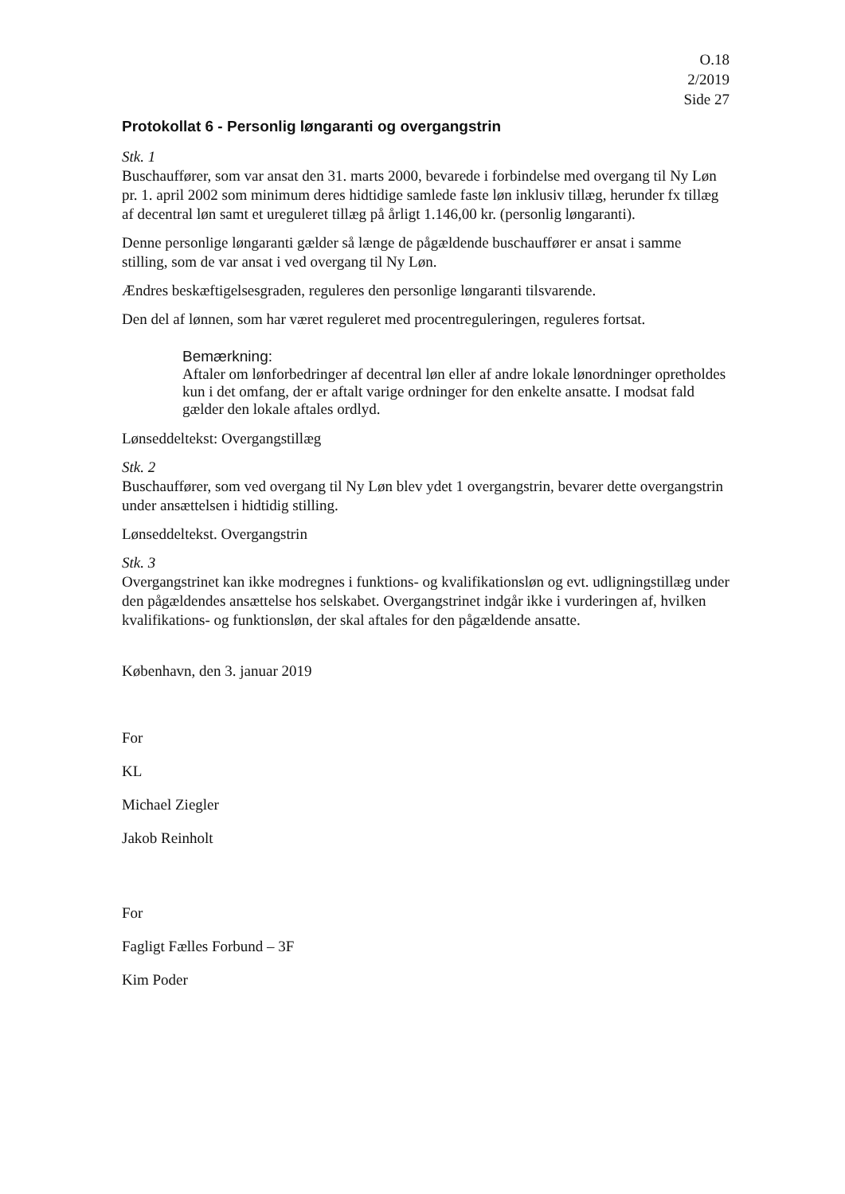O.18
2/2019
Side 27
Protokollat 6 - Personlig løngaranti og overgangstrin
Stk. 1
Buschauffører, som var ansat den 31. marts 2000, bevarede i forbindelse med overgang til Ny Løn pr. 1. april 2002 som minimum deres hidtidige samlede faste løn inklusiv tillæg, herunder fx tillæg af decentral løn samt et ureguleret tillæg på årligt 1.146,00 kr. (personlig løngaranti).
Denne personlige løngaranti gælder så længe de pågældende buschauffører er ansat i samme stilling, som de var ansat i ved overgang til Ny Løn.
Ændres beskæftigelsesgraden, reguleres den personlige løngaranti tilsvarende.
Den del af lønnen, som har været reguleret med procentreguleringen, reguleres fortsat.
Bemærkning:
Aftaler om lønforbedringer af decentral løn eller af andre lokale lønordninger opretholdes kun i det omfang, der er aftalt varige ordninger for den enkelte ansatte. I modsat fald gælder den lokale aftales ordlyd.
Lønseddeltekst: Overgangstillæg
Stk. 2
Buschauffører, som ved overgang til Ny Løn blev ydet 1 overgangstrin, bevarer dette overgangstrin under ansættelsen i hidtidig stilling.
Lønseddeltekst. Overgangstrin
Stk. 3
Overgangstrinet kan ikke modregnes i funktions- og kvalifikationsløn og evt. udligningstillæg under den pågældendes ansættelse hos selskabet. Overgangstrinet indgår ikke i vurderingen af, hvilken kvalifikations- og funktionsløn, der skal aftales for den pågældende ansatte.
København, den 3. januar 2019
For
KL
Michael Ziegler
Jakob Reinholt
For
Fagligt Fælles Forbund – 3F
Kim Poder